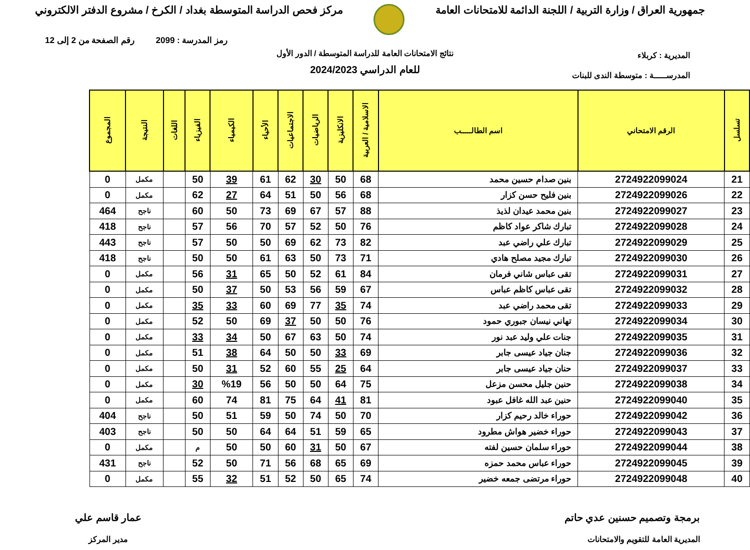جمهورية العراق / وزارة التربية / اللجنة الدائمة للامتحانات العامة
مركز فحص الدراسة المتوسطة بغداد / الكرخ / مشروع الدفتر الالكتروني
رمز المدرسة : 2099 رقم الصفحة من 2 إلى 12
المديرية : كربلاء
المدرســـــة : متوسطة الندى للبنات
نتائج الامتحانات العامة للدراسة المتوسطة / الدور الأول
للعام الدراسي 2024/2023
| تسلسل | الرقم الامتحاني | اسم الطالـــــب | الاسلامية / العربية | الانكليزية | الرياضيات | الاجتماعيات | الأحياء | الكيمياء | الفيزياء | اللغات | النتيجة | المجموع |
| --- | --- | --- | --- | --- | --- | --- | --- | --- | --- | --- | --- | --- |
| 21 | 2724922099024 | بنين صدام حسين محمد | 68 | 50 | 30 | 62 | 61 | 39 | 50 | | مكمل | 0 |
| 22 | 2724922099026 | بنين فليح حسن كزار | 68 | 56 | 50 | 51 | 64 | 27 | 62 | | مكمل | 0 |
| 23 | 2724922099027 | بنين محمد عيدان لذيذ | 88 | 57 | 67 | 69 | 73 | 50 | 60 | | ناجح | 464 |
| 24 | 2724922099028 | تبارك شاكر عواد كاظم | 76 | 50 | 52 | 57 | 70 | 56 | 57 | | ناجح | 418 |
| 25 | 2724922099029 | تبارك علي راضي عبد | 82 | 73 | 62 | 69 | 50 | 50 | 57 | | ناجح | 443 |
| 26 | 2724922099030 | تبارك مجيد مصلح هادي | 71 | 73 | 50 | 63 | 61 | 50 | 50 | | ناجح | 418 |
| 27 | 2724922099031 | تقى عباس شاني فرمان | 84 | 61 | 52 | 50 | 65 | 31 | 56 | | مكمل | 0 |
| 28 | 2724922099032 | تقى عباس كاظم عباس | 67 | 59 | 56 | 53 | 50 | 37 | 50 | | مكمل | 0 |
| 29 | 2724922099033 | تقى محمد راضي عبد | 74 | 35 | 77 | 69 | 60 | 33 | 35 | | مكمل | 0 |
| 30 | 2724922099034 | تهاني نيسان جبوري حمود | 76 | 50 | 50 | 37 | 69 | 50 | 52 | | مكمل | 0 |
| 31 | 2724922099035 | جنات علي وليد عبد نور | 74 | 50 | 63 | 67 | 50 | 34 | 33 | | مكمل | 0 |
| 32 | 2724922099036 | جنان جياد عيسى جابر | 69 | 33 | 50 | 50 | 64 | 38 | 51 | | مكمل | 0 |
| 33 | 2724922099037 | حنان جياد عيسى جابر | 64 | 25 | 55 | 60 | 52 | 31 | 50 | | مكمل | 0 |
| 34 | 2724922099038 | حنين جليل محسن مزعل | 75 | 64 | 50 | 50 | 56 | %19 | 30 | | مكمل | 0 |
| 35 | 2724922099040 | حنين عبد الله غافل عبود | 81 | 41 | 64 | 75 | 81 | 74 | 60 | | مكمل | 0 |
| 36 | 2724922099042 | حوراء خالد رحيم كزار | 70 | 50 | 74 | 50 | 59 | 51 | 50 | | ناجح | 404 |
| 37 | 2724922099043 | حوراء خضير هواش مطرود | 65 | 59 | 51 | 64 | 64 | 50 | 50 | | ناجح | 403 |
| 38 | 2724922099044 | حوراء سلمان حسين لفته | 67 | 50 | 31 | 60 | 50 | 50 | م | | مكمل | 0 |
| 39 | 2724922099045 | حوراء عباس محمد حمزه | 69 | 65 | 68 | 56 | 71 | 50 | 52 | | ناجح | 431 |
| 40 | 2724922099048 | حوراء مرتضى جمعه خضير | 74 | 65 | 50 | 52 | 51 | 32 | 55 | | مكمل | 0 |
برمجة وتصميم حسنين عدي حاتم
المديرية العامة للتقويم والامتحانات
عمار قاسم علي
مدير المركز